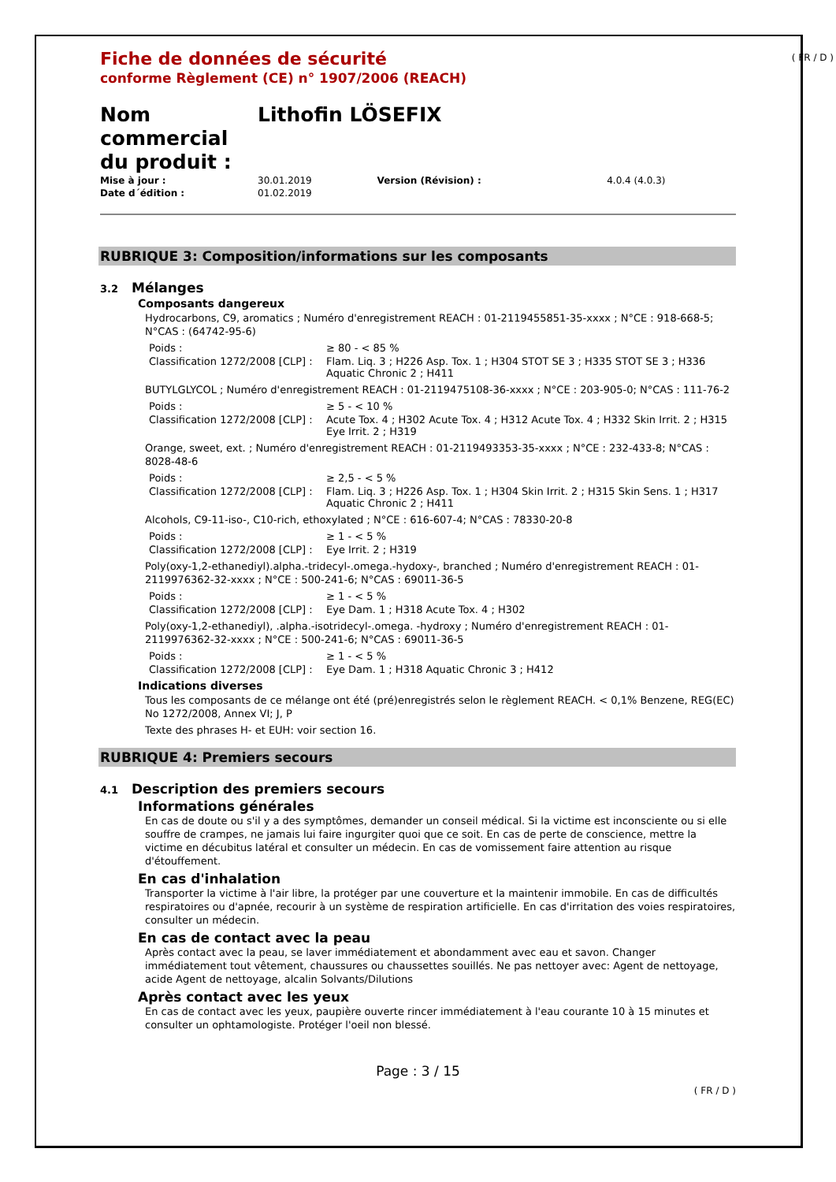( FR / D )
Fiche de données de sécurité
conforme Règlement (CE) n° 1907/2006 (REACH)
Nom commercial du produit :
Lithofin LÖSEFIX
| Mise à jour : | 30.01.2019 | Version (Révision) : | 4.0.4 (4.0.3) |
| Date d´édition : | 01.02.2019 | | |
RUBRIQUE 3: Composition/informations sur les composants
3.2 Mélanges
Composants dangereux
Hydrocarbons, C9, aromatics ; Numéro d'enregistrement REACH : 01-2119455851-35-xxxx ; N°CE : 918-668-5; N°CAS : (64742-95-6)
| Poids : | ≥ 80 - < 85 % |
| Classification 1272/2008 [CLP] : | Flam. Liq. 3 ; H226 Asp. Tox. 1 ; H304 STOT SE 3 ; H335 STOT SE 3 ; H336 Aquatic Chronic 2 ; H411 |
BUTYLGLYCOL ; Numéro d'enregistrement REACH : 01-2119475108-36-xxxx ; N°CE : 203-905-0; N°CAS : 111-76-2
| Poids : | ≥ 5 - < 10 % |
| Classification 1272/2008 [CLP] : | Acute Tox. 4 ; H302 Acute Tox. 4 ; H312 Acute Tox. 4 ; H332 Skin Irrit. 2 ; H315 Eye Irrit. 2 ; H319 |
Orange, sweet, ext. ; Numéro d'enregistrement REACH : 01-2119493353-35-xxxx ; N°CE : 232-433-8; N°CAS : 8028-48-6
| Poids : | ≥ 2,5 - < 5 % |
| Classification 1272/2008 [CLP] : | Flam. Liq. 3 ; H226 Asp. Tox. 1 ; H304 Skin Irrit. 2 ; H315 Skin Sens. 1 ; H317 Aquatic Chronic 2 ; H411 |
Alcohols, C9-11-iso-, C10-rich, ethoxylated ; N°CE : 616-607-4; N°CAS : 78330-20-8
| Poids : | ≥ 1 - < 5 % |
| Classification 1272/2008 [CLP] : | Eye Irrit. 2 ; H319 |
Poly(oxy-1,2-ethanediyl).alpha.-tridecyl-.omega.-hydoxy-, branched ; Numéro d'enregistrement REACH : 01-2119976362-32-xxxx ; N°CE : 500-241-6; N°CAS : 69011-36-5
| Poids : | ≥ 1 - < 5 % |
| Classification 1272/2008 [CLP] : | Eye Dam. 1 ; H318 Acute Tox. 4 ; H302 |
Poly(oxy-1,2-ethanediyl), .alpha.-isotridecyl-.omega. -hydroxy ; Numéro d'enregistrement REACH : 01-2119976362-32-xxxx ; N°CE : 500-241-6; N°CAS : 69011-36-5
| Poids : | ≥ 1 - < 5 % |
| Classification 1272/2008 [CLP] : | Eye Dam. 1 ; H318 Aquatic Chronic 3 ; H412 |
Indications diverses
Tous les composants de ce mélange ont été (pré)enregistrés selon le règlement REACH. < 0,1% Benzene, REG(EC) No 1272/2008, Annex VI; J, P
Texte des phrases H- et EUH: voir section 16.
RUBRIQUE 4: Premiers secours
4.1 Description des premiers secours
Informations générales
En cas de doute ou s'il y a des symptômes, demander un conseil médical. Si la victime est inconsciente ou si elle souffre de crampes, ne jamais lui faire ingurgiter quoi que ce soit. En cas de perte de conscience, mettre la victime en décubitus latéral et consulter un médecin. En cas de vomissement faire attention au risque d'étouffement.
En cas d'inhalation
Transporter la victime à l'air libre, la protéger par une couverture et la maintenir immobile. En cas de difficultés respiratoires ou d'apnée, recourir à un système de respiration artificielle. En cas d'irritation des voies respiratoires, consulter un médecin.
En cas de contact avec la peau
Après contact avec la peau, se laver immédiatement et abondamment avec eau et savon. Changer immédiatement tout vêtement, chaussures ou chaussettes souillés. Ne pas nettoyer avec: Agent de nettoyage, acide Agent de nettoyage, alcalin Solvants/Dilutions
Après contact avec les yeux
En cas de contact avec les yeux, paupière ouverte rincer immédiatement à l'eau courante 10 à 15 minutes et consulter un ophtamologiste. Protéger l'oeil non blessé.
Page : 3 / 15
( FR / D )